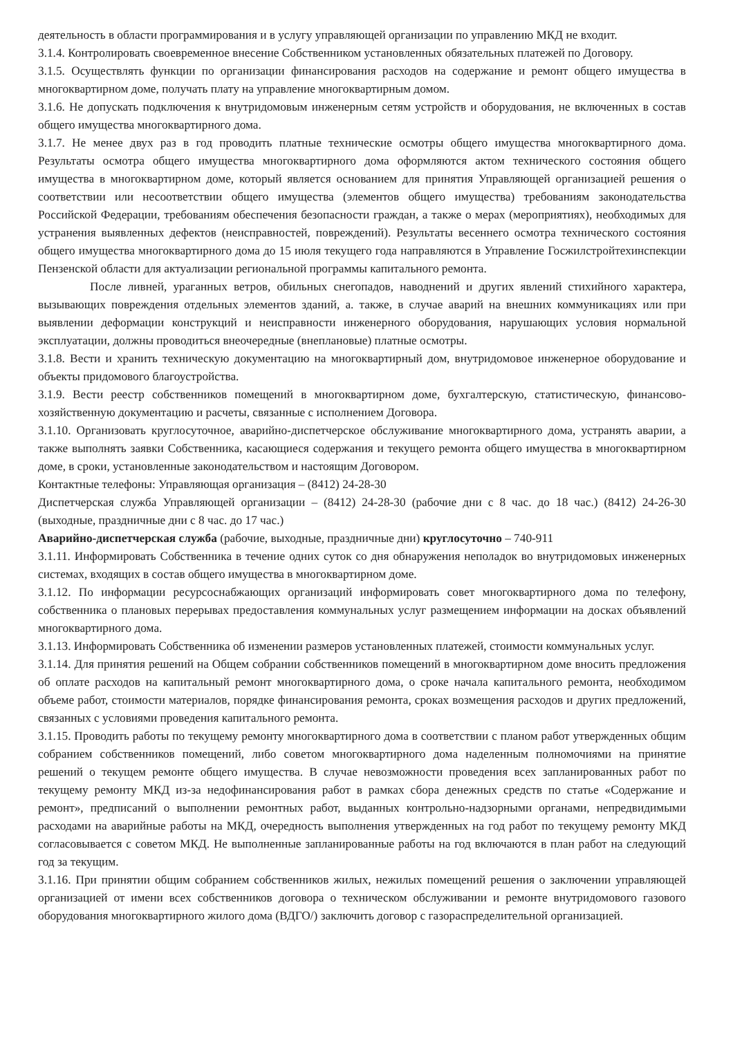деятельность в области программирования и в услугу управляющей организации по управлению МКД не входит.
3.1.4. Контролировать своевременное внесение Собственником установленных обязательных платежей по Договору.
3.1.5. Осуществлять функции по организации финансирования расходов на содержание и ремонт общего имущества в многоквартирном доме, получать плату на управление многоквартирным домом.
3.1.6. Не допускать подключения к внутридомовым инженерным сетям устройств и оборудования, не включенных в состав общего имущества многоквартирного дома.
3.1.7. Не менее двух раз в год проводить платные технические осмотры общего имущества многоквартирного дома. Результаты осмотра общего имущества многоквартирного дома оформляются актом технического состояния общего имущества в многоквартирном доме, который является основанием для принятия Управляющей организацией решения о соответствии или несоответствии общего имущества (элементов общего имущества) требованиям законодательства Российской Федерации, требованиям обеспечения безопасности граждан, а также о мерах (мероприятиях), необходимых для устранения выявленных дефектов (неисправностей, повреждений). Результаты весеннего осмотра технического состояния общего имущества многоквартирного дома до 15 июля текущего года направляются в Управление Госжилстройтехинспекции Пензенской области для актуализации региональной программы капитального ремонта.
После ливней, ураганных ветров, обильных снегопадов, наводнений и других явлений стихийного характера, вызывающих повреждения отдельных элементов зданий, а. также, в случае аварий на внешних коммуникациях или при выявлении деформации конструкций и неисправности инженерного оборудования, нарушающих условия нормальной эксплуатации, должны проводиться внеочередные (внеплановые) платные осмотры.
3.1.8. Вести и хранить техническую документацию на многоквартирный дом, внутридомовое инженерное оборудование и объекты придомового благоустройства.
3.1.9. Вести реестр собственников помещений в многоквартирном доме, бухгалтерскую, статистическую, финансово-хозяйственную документацию и расчеты, связанные с исполнением Договора.
3.1.10. Организовать круглосуточное, аварийно-диспетчерское обслуживание многоквартирного дома, устранять аварии, а также выполнять заявки Собственника, касающиеся содержания и текущего ремонта общего имущества в многоквартирном доме, в сроки, установленные законодательством и настоящим Договором.
Контактные телефоны: Управляющая организация – (8412) 24-28-30
Диспетчерская служба Управляющей организации – (8412) 24-28-30 (рабочие дни с 8 час. до 18 час.) (8412) 24-26-30 (выходные, праздничные дни с 8 час. до 17 час.)
Аварийно-диспетчерская служба (рабочие, выходные, праздничные дни) круглосуточно – 740-911
3.1.11. Информировать Собственника в течение одних суток со дня обнаружения неполадок во внутридомовых инженерных системах, входящих в состав общего имущества в многоквартирном доме.
3.1.12. По информации ресурсоснабжающих организаций информировать совет многоквартирного дома по телефону, собственника о плановых перерывах предоставления коммунальных услуг размещением информации на досках объявлений многоквартирного дома.
3.1.13. Информировать Собственника об изменении размеров установленных платежей, стоимости коммунальных услуг.
3.1.14. Для принятия решений на Общем собрании собственников помещений в многоквартирном доме вносить предложения об оплате расходов на капитальный ремонт многоквартирного дома, о сроке начала капитального ремонта, необходимом объеме работ, стоимости материалов, порядке финансирования ремонта, сроках возмещения расходов и других предложений, связанных с условиями проведения капитального ремонта.
3.1.15. Проводить работы по текущему ремонту многоквартирного дома в соответствии с планом работ утвержденных общим собранием собственников помещений, либо советом многоквартирного дома наделенным полномочиями на принятие решений о текущем ремонте общего имущества. В случае невозможности проведения всех запланированных работ по текущему ремонту МКД из-за недофинансирования работ в рамках сбора денежных средств по статье «Содержание и ремонт», предписаний о выполнении ремонтных работ, выданных контрольно-надзорными органами, непредвидимыми расходами на аварийные работы на МКД, очередность выполнения утвержденных на год работ по текущему ремонту МКД согласовывается с советом МКД. Не выполненные запланированные работы на год включаются в план работ на следующий год за текущим.
3.1.16. При принятии общим собранием собственников жилых, нежилых помещений решения о заключении управляющей организацией от имени всех собственников договора о техническом обслуживании и ремонте внутридомового газового оборудования многоквартирного жилого дома (ВДГО/) заключить договор с газораспределительной организацией.